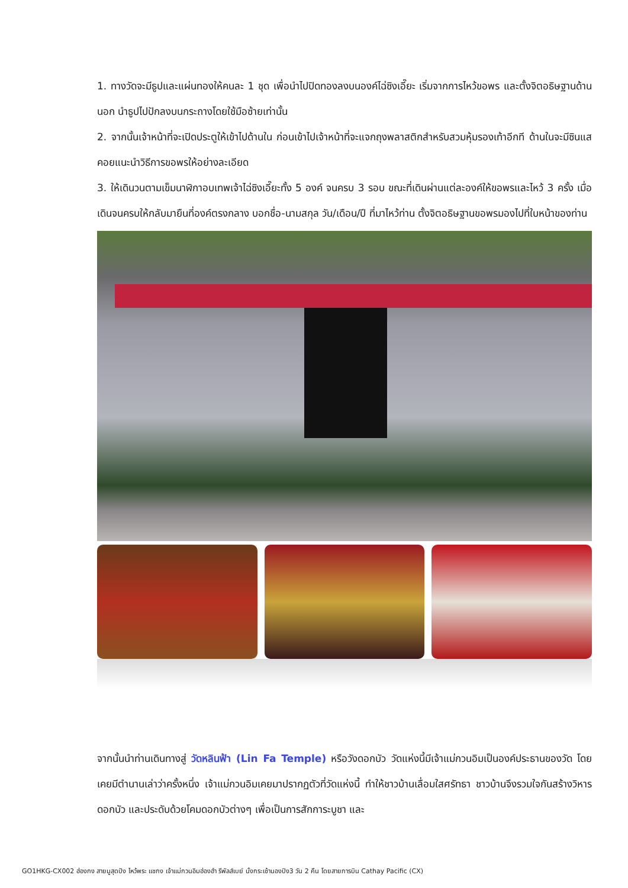1. ทางวัดจะมีธูปและแผ่นทองให้คนละ 1 ชุด เพื่อนำไปปิดทองลงบนองค์ไฉ่ซิงเอี๊ยะ เริ่มจากการไหว้ขอพร และตั้งจิตอธิษฐานด้านนอก นำธูปไปปักลงบนกระถางโดยใช้มือซ้ายเท่านั้น
2. จากนั้นเจ้าหน้าที่จะเปิดประตูให้เข้าไปด้านใน ก่อนเข้าไปเจ้าหน้าที่จะแจกถุงพลาสติกสำหรับสวมหุ้มรองเท้าอีกที ด้านในจะมีซินแสคอยแนะนำวิธีการขอพรให้อย่างละเอียด
3. ให้เดินวนตามเข็มนาฬิกาอบเทพเจ้าไฉ่ซิงเอี๊ยะทั้ง 5 องค์ จนครบ 3 รอบ ขณะที่เดินผ่านแต่ละองค์ให้ขอพรและไหว้ 3 ครั้ง เมื่อเดินจนครบให้กลับมายืนที่องค์ตรงกลาง บอกชื่อ-นามสกุล วัน/เดือน/ปี ที่มาไหว้ท่าน ตั้งจิตอธิษฐานขอพรมองไปที่ใบหน้าของท่าน
จากนั้นนำท่านเดินทางสู่ วัดหลินฟ้า (Lin Fa Temple) หรือวังดอกบัว วัดแห่งนี้มีเจ้าแม่กวนอิมเป็นองค์ประธานของวัด โดยเคยมีตำนานเล่าว่าครั้งหนึ่ง เจ้าแม่กวนอิมเคยมาปรากฏตัวที่วัดแห่งนี้ ทำให้ชาวบ้านเลื่อมใสศรัทธา ชาวบ้านจึงรวมใจกันสร้างวิหารดอกบัว และประดับด้วยโคมดอกบัวต่างๆ เพื่อเป็นการสักการะบูชา และ
GO1HKG-CX002 ฮ่องกง สายมูสุดปัง ไหว้พระ แชกง เจ้าแม่กวนอิมฮ่องฮำ รีพัลส์เบย์ นั่งกระเช้านองปิง3 วัน 2 คืน โดยสายการบิน Cathay Pacific (CX)